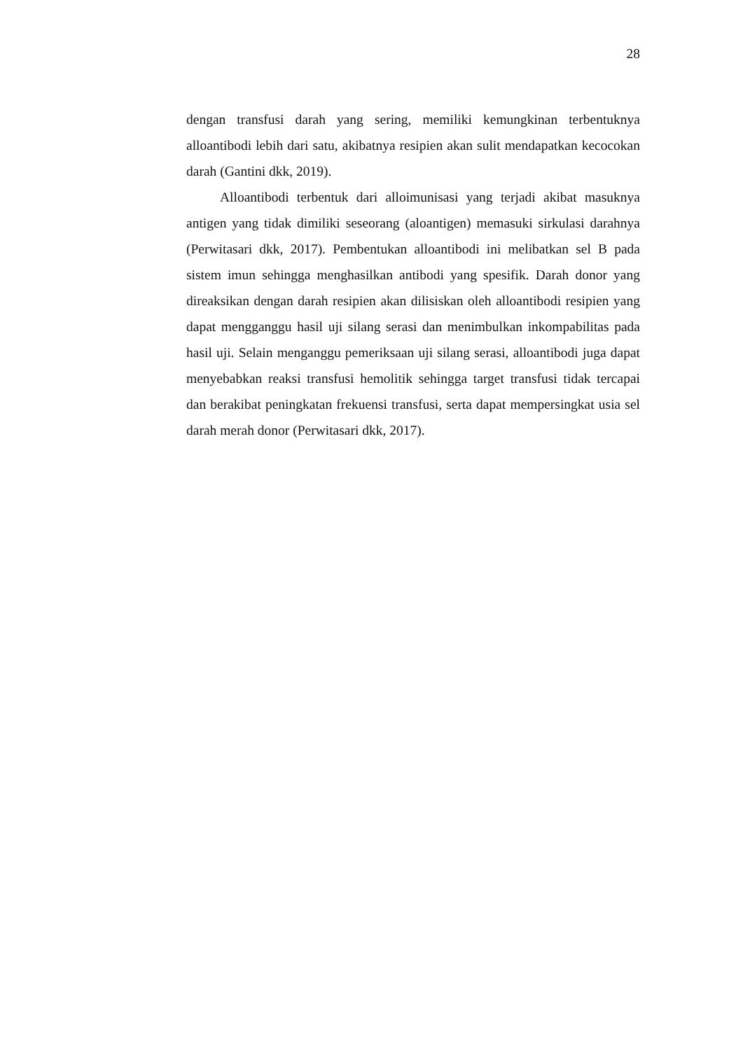28
dengan transfusi darah yang sering, memiliki kemungkinan terbentuknya alloantibodi lebih dari satu, akibatnya resipien akan sulit mendapatkan kecocokan darah (Gantini dkk, 2019).
Alloantibodi terbentuk dari alloimunisasi yang terjadi akibat masuknya antigen yang tidak dimiliki seseorang (aloantigen) memasuki sirkulasi darahnya (Perwitasari dkk, 2017). Pembentukan alloantibodi ini melibatkan sel B pada sistem imun sehingga menghasilkan antibodi yang spesifik. Darah donor yang direaksikan dengan darah resipien akan dilisiskan oleh alloantibodi resipien yang dapat mengganggu hasil uji silang serasi dan menimbulkan inkompabilitas pada hasil uji. Selain menganggu pemeriksaan uji silang serasi, alloantibodi juga dapat menyebabkan reaksi transfusi hemolitik sehingga target transfusi tidak tercapai dan berakibat peningkatan frekuensi transfusi, serta dapat mempersingkat usia sel darah merah donor (Perwitasari dkk, 2017).